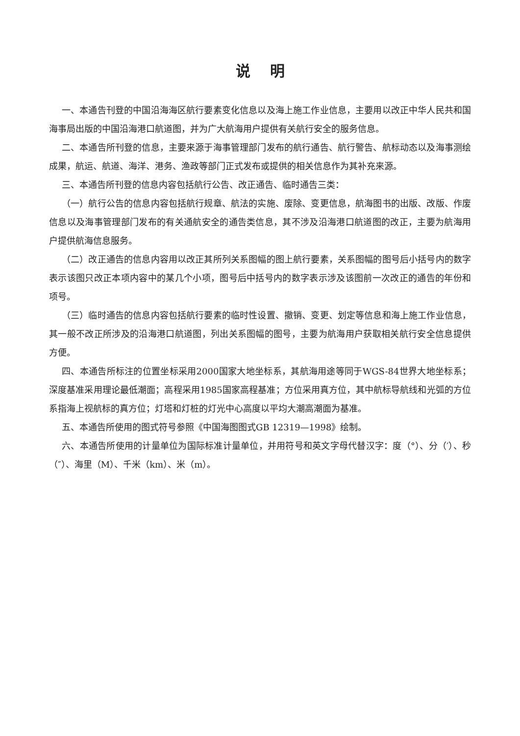说明
一、本通告刊登的中国沿海海区航行要素变化信息以及海上施工作业信息，主要用以改正中华人民共和国海事局出版的中国沿海港口航道图，并为广大航海用户提供有关航行安全的服务信息。
二、本通告所刊登的信息，主要来源于海事管理部门发布的航行通告、航行警告、航标动态以及海事测绘成果，航运、航道、海洋、港务、渔政等部门正式发布或提供的相关信息作为其补充来源。
三、本通告所刊登的信息内容包括航行公告、改正通告、临时通告三类：
（一）航行公告的信息内容包括航行规章、航法的实施、废除、变更信息，航海图书的出版、改版、作废信息以及海事管理部门发布的有关通航安全的通告类信息，其不涉及沿海港口航道图的改正，主要为航海用户提供航海信息服务。
（二）改正通告的信息内容用以改正其所列关系图幅的图上航行要素，关系图幅的图号后小括号内的数字表示该图只改正本项内容中的某几个小项，图号后中括号内的数字表示涉及该图前一次改正的通告的年份和项号。
（三）临时通告的信息内容包括航行要素的临时性设置、撤销、变更、划定等信息和海上施工作业信息，其一般不改正所涉及的沿海港口航道图，列出关系图幅的图号，主要为航海用户获取相关航行安全信息提供方便。
四、本通告所标注的位置坐标采用2000国家大地坐标系，其航海用途等同于WGS-84世界大地坐标系；深度基准采用理论最低潮面；高程采用1985国家高程基准；方位采用真方位，其中航标导航线和光弧的方位系指海上视航标的真方位；灯塔和灯桩的灯光中心高度以平均大潮高潮面为基准。
五、本通告所使用的图式符号参照《中国海图图式GB 12319—1998》绘制。
六、本通告所使用的计量单位为国际标准计量单位，并用符号和英文字母代替汉字：度（°）、分（′）、秒（″）、海里（M）、千米（km）、米（m）。